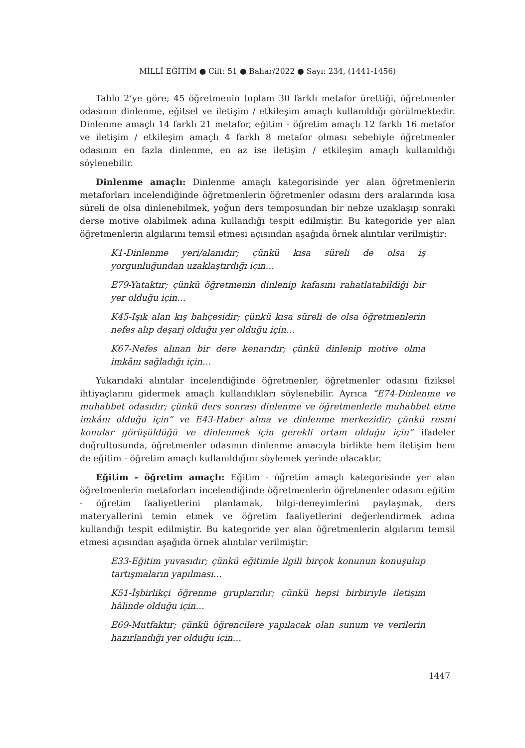MİLLÎ EĞİTİM ● Cilt: 51 ● Bahar/2022 ● Sayı: 234, (1441-1456)
Tablo 2’ye göre; 45 öğretmenin toplam 30 farklı metafor ürettiği, öğretmenler odasının dinlenme, eğitsel ve iletişim / etkileşim amaçlı kullanıldığı görülmektedir. Dinlenme amaçlı 14 farklı 21 metafor, eğitim - öğretim amaçlı 12 farklı 16 metafor ve iletişim / etkileşim amaçlı 4 farklı 8 metafor olması sebebiyle öğretmenler odasının en fazla dinlenme, en az ise iletişim / etkileşim amaçlı kullanıldığı söylenebilir.
Dinlenme amaçlı: Dinlenme amaçlı kategorisinde yer alan öğretmenlerin metaforları incelendiğinde öğretmenlerin öğretmenler odasını ders aralarında kısa süreli de olsa dinlenebilmek, yoğun ders temposundan bir nebze uzaklaşıp sonraki derse motive olabilmek adına kullandığı tespit edilmiştir. Bu kategoride yer alan öğretmenlerin algılarını temsil etmesi açısından aşağıda örnek alıntılar verilmiştir:
K1-Dinlenme yeri/alanıdır; çünkü kısa süreli de olsa iş yorgunluğundan uzaklaştırdığı için…
E79-Yataktır; çünkü öğretmenin dinlenip kafasını rahatlatabildiği bir yer olduğu için…
K45-Işık alan kış bahçesidir; çünkü kısa süreli de olsa öğretmenlerin nefes alıp deşarj olduğu yer olduğu için…
K67-Nefes alınan bir dere kenarıdır; çünkü dinlenip motive olma imkânı sağladığı için…
Yukarıdaki alıntılar incelendiğinde öğretmenler, öğretmenler odasını fiziksel ihtiyaçlarını gidermek amaçlı kullandıkları söylenebilir. Ayrıca “E74-Dinlenme ve muhabbet odasıdır; çünkü ders sonrası dinlenme ve öğretmenlerle muhabbet etme imkânı olduğu için” ve E43-Haber alma ve dinlenme merkezidir; çünkü resmi konular görüşüldüğü ve dinlenmek için gerekli ortam olduğu için” ifadeler doğrultusunda, öğretmenler odasının dinlenme amacıyla birlikte hem iletişim hem de eğitim - öğretim amaçlı kullanıldığını söylemek yerinde olacaktır.
Eğitim - öğretim amaçlı: Eğitim - öğretim amaçlı kategorisinde yer alan öğretmenlerin metaforları incelendiğinde öğretmenlerin öğretmenler odasını eğitim - öğretim faaliyetlerini planlamak, bilgi-deneyimlerini paylaşmak, ders materyallerini temin etmek ve öğretim faaliyetlerini değerlendirmek adına kullandığı tespit edilmiştir. Bu kategoride yer alan öğretmenlerin algılarını temsil etmesi açısından aşağıda örnek alıntılar verilmiştir:
E33-Eğitim yuvasıdır; çünkü eğitimle ilgili birçok konunun konuşulup tartışmaların yapılması…
K51-İşbirlikçi öğrenme gruplarıdır; çünkü hepsi birbiriyle iletişim hâlinde olduğu için…
E69-Mutfaktır; çünkü öğrencilere yapılacak olan sunum ve verilerin hazırlandığı yer olduğu için…
1447